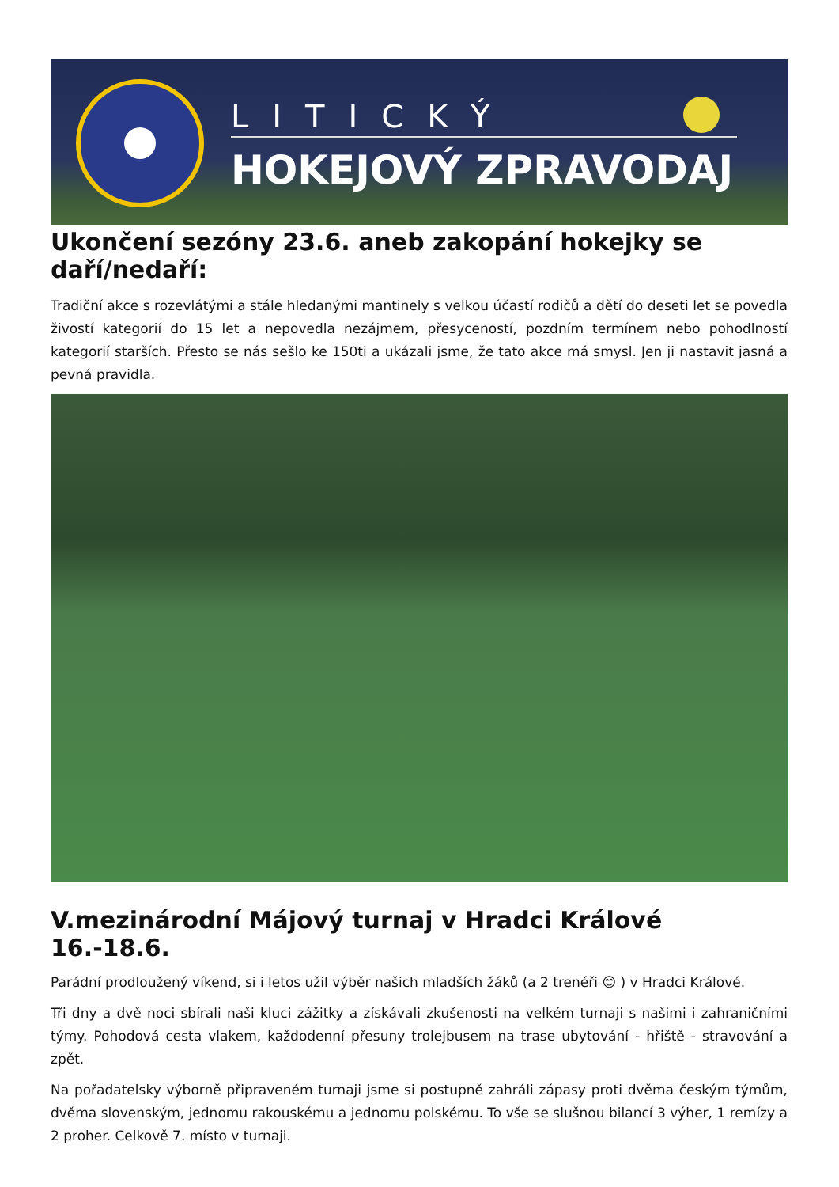LITICKÝ
HOKEJOVÝ ZPRAVODAJ
Ukončení sezóny 23.6. aneb zakopání hokejky se daří/nedaří:
Tradiční akce s rozevlátými a stále hledanými mantinely s velkou účastí rodičů a dětí do deseti let se povedla živostí kategorií do 15 let a nepovedla nezájmem, přesyceností, pozdním termínem nebo pohodlností kategorií starších. Přesto se nás sešlo ke 150ti a ukázali jsme, že tato akce má smysl. Jen ji nastavit jasná a pevná pravidla.
V.mezinárodní Májový turnaj v Hradci Králové 16.-18.6.
Parádní prodloužený víkend, si i letos užil výběr našich mladších žáků (a 2 trenéři 😊 ) v Hradci Králové.
Tři dny a dvě noci sbírali naši kluci zážitky a získávali zkušenosti na velkém turnaji s našimi i zahraničními týmy. Pohodová cesta vlakem, každodenní přesuny trolejbusem na trase ubytování - hřiště - stravování a zpět.
Na pořadatelsky výborně připraveném turnaji jsme si postupně zahráli zápasy proti dvěma českým týmům, dvěma slovenským, jednomu rakouskému a jednomu polskému. To vše se slušnou bilancí 3 výher, 1 remízy a 2 proher. Celkově 7. místo v turnaji.